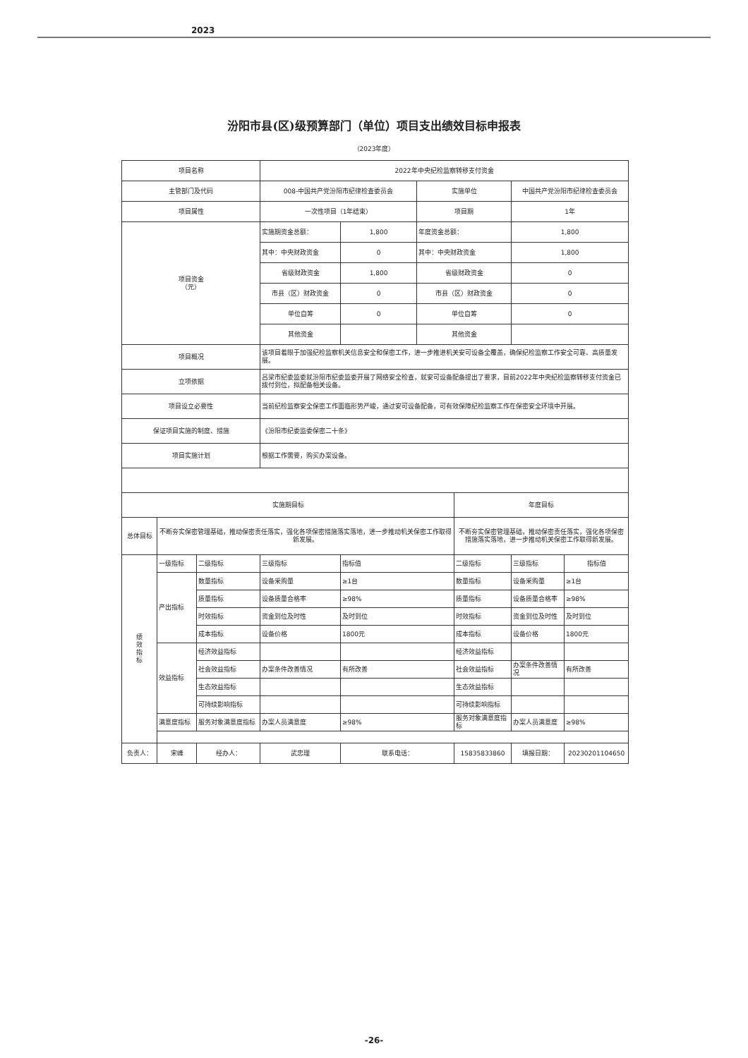2023
汾阳市县(区)级预算部门（单位）项目支出绩效目标申报表
（2023年度）
| 项目名称 | | | 2022年中央纪检监察转移支付资金 | | | | | |
| 主管部门及代码 | | | 008-中国共产党汾阳市纪律检查委员会 | | 实施单位 | | 中国共产党汾阳市纪律检查委员会 | |
| 项目属性 | | | 一次性项目（1年结束） | | 项目期 | | 1年 | |
| 项目资金 （元） | | | 实施期资金总额： | 1,800 | 年度资金总额： | | 1,800 | |
| | | | 其中：中央财政资金 | 0 | 其中：中央财政资金 | | 1,800 | |
| | | | 省级财政资金 | 1,800 | 省级财政资金 | | 0 | |
| | | | 市县（区）财政资金 | 0 | 市县（区）财政资金 | | 0 | |
| | | | 单位自筹 | 0 | 单位自筹 | | 0 | |
| | | | 其他资金 | | 其他资金 | | | |
| 项目概况 | | | 该项目着眼于加强纪检监察机关信息安全和保密工作，进一步推进机关安可设备全覆盖，确保纪检监察工作安全可靠、高质量发展。 | | | | | |
| 立项依据 | | | 吕梁市纪委监委就汾阳市纪委监委开展了网络安全检查，就安可设备配备提出了要求，目前2022年中央纪检监察转移支付资金已拨付到位，拟配备相关设备。 | | | | | |
| 项目设立必要性 | | | 当前纪检监察安全保密工作面临形势严峻，通过安可设备配备，可有效保障纪检监察工作在保密安全环境中开展。 | | | | | |
| 保证项目实施的制度、措施 | | | 《汾阳市纪委监委保密二十条》 | | | | | |
| 项目实施计划 | | | 根据工作需要，购买办案设备。 | | | | | |
| 实施期目标 | | | | | | 年度目标 | | |
| 总体目标 | 不断夯实保密管理基础，推动保密责任落实，强化各项保密措施落实落地，进一步推动机关保密工作取得新发展。 | | | | | 不断夯实保密管理基础，推动保密责任落实，强化各项保密措施落实落地，进一步推动机关保密工作取得新发展。 | | |
| 绩 效 指 标 | 一级指标 | 二级指标 | 三级指标 | 指标值 | | 二级指标 | 三级指标 | 指标值 |
| | 产出指标 | 数量指标 | 设备采购量 | ≥1台 | | 数量指标 | 设备采购量 | ≥1台 |
| | | 质量指标 | 设备质量合格率 | ≥98% | | 质量指标 | 设备质量合格率 | ≥98% |
| | | 时效指标 | 资金到位及时性 | 及时到位 | | 时效指标 | 资金到位及时性 | 及时到位 |
| | | 成本指标 | 设备价格 | 1800元 | | 成本指标 | 设备价格 | 1800元 |
| | 效益指标 | 经济效益指标 | | | | 经济效益指标 | | |
| | | 社会效益指标 | 办案条件改善情况 | 有所改善 | | 社会效益指标 | 办案条件改善情况 | 有所改善 |
| | | 生态效益指标 | | | | 生态效益指标 | | |
| | | 可持续影响指标 | | | | 可持续影响指标 | | |
| | 满意度指标 | 服务对象满意度指标 | 办案人员满意度 | ≥98% | | 服务对象满意度指标 | 办案人员满意度 | ≥98% |
| 负责人： | 宋峰 | 经办人： | 武忠理 | 联系电话： | | 15835833860 | 填报日期： | 20230201104650 |
-26-